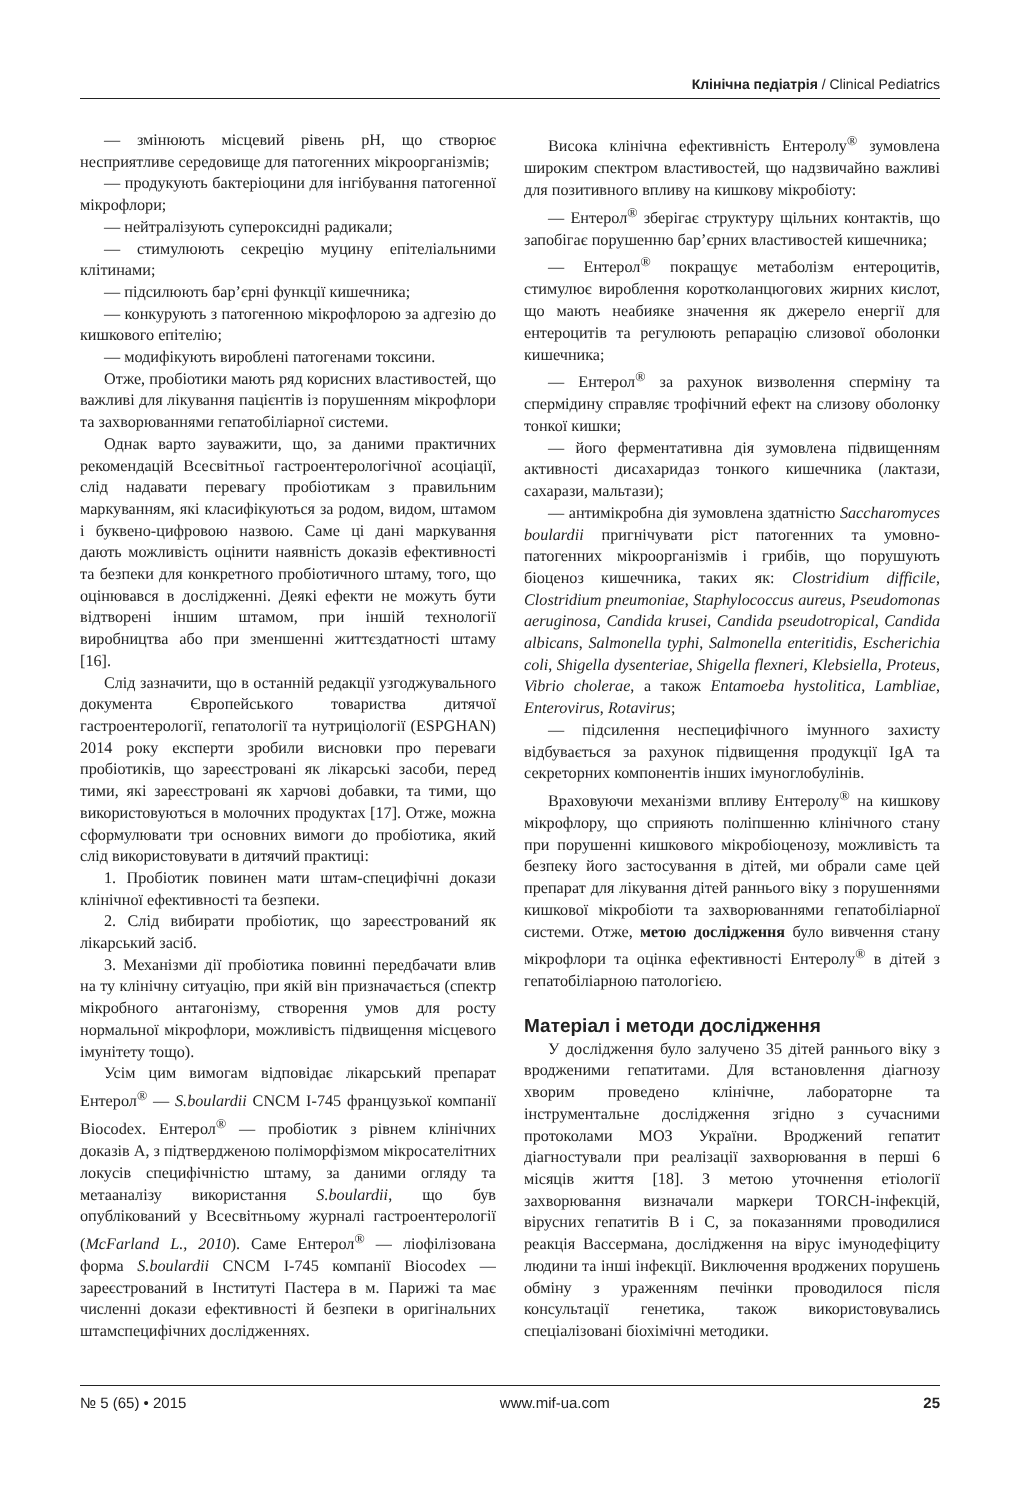Клінічна педіатрія / Clinical Pediatrics
— змінюють місцевий рівень pH, що створює несприятливе середовище для патогенних мікроорганізмів;
— продукують бактеріоцини для інгібування патогенної мікрофлори;
— нейтралізують супероксидні радикали;
— стимулюють секрецію муцину епітеліальними клітинами;
— підсилюють бар’єрні функції кишечника;
— конкурують з патогенною мікрофлорою за адгезію до кишкового епітелію;
— модифікують вироблені патогенами токсини.
Отже, пробіотики мають ряд корисних властивостей, що важливі для лікування пацієнтів із порушенням мікрофлори та захворюваннями гепатобіліарної системи.
Однак варто зауважити, що, за даними практичних рекомендацій Всесвітньої гастроентерологічної асоціації, слід надавати перевагу пробіотикам з правильним маркуванням, які класифікуються за родом, видом, штамом і буквено-цифровою назвою. Саме ці дані маркування дають можливість оцінити наявність доказів ефективності та безпеки для конкретного пробіотичного штаму, того, що оцінювався в дослідженні. Деякі ефекти не можуть бути відтворені іншим штамом, при іншій технології виробництва або при зменшенні життєздатності штаму [16].
Слід зазначити, що в останній редакції узгоджувального документа Європейського товариства дитячої гастроентерології, гепатології та нутриціології (ESPGHAN) 2014 року експерти зробили висновки про переваги пробіотиків, що зареєстровані як лікарські засоби, перед тими, які зареєстровані як харчові добавки, та тими, що використовуються в молочних продуктах [17]. Отже, можна сформулювати три основних вимоги до пробіотика, який слід використовувати в дитячий практиці:
1. Пробіотик повинен мати штам-специфічні докази клінічної ефективності та безпеки.
2. Слід вибирати пробіотик, що зареєстрований як лікарський засіб.
3. Механізми дії пробіотика повинні передбачати влив на ту клінічну ситуацію, при якій він призначається (спектр мікробного антагонізму, створення умов для росту нормальної мікрофлори, можливість підвищення місцевого імунітету тощо).
Усім цим вимогам відповідає лікарський препарат Ентерол<sup>®</sup> — S.boulardii CNCM I-745 французької компанії Biocodex. Ентерол<sup>®</sup> — пробіотик з рівнем клінічних доказів А, з підтвердженою поліморфізмом мікросателітних локусів специфічністю штаму, за даними огляду та метааналізу використання S.boulardii, що був опублікований у Всесвітньому журналі гастроентерології (McFarland L., 2010). Саме Ентерол<sup>®</sup> — ліофілізована форма S.boulardii CNCM I-745 компанії Biocodex — зареєстрований в Інституті Пастера в м. Парижі та має численні докази ефективності й безпеки в оригінальних штамспецифічних дослідженнях.
Висока клінічна ефективність Ентеролу<sup>®</sup> зумовлена широким спектром властивостей, що надзвичайно важливі для позитивного впливу на кишкову мікробіоту:
— Ентерол<sup>®</sup> зберігає структуру щільних контактів, що запобігає порушенню бар’єрних властивостей кишечника;
— Ентерол<sup>®</sup> покращує метаболізм ентероцитів, стимулює вироблення коротколанцюгових жирних кислот, що мають неабияке значення як джерело енергії для ентероцитів та регулюють репарацію слизової оболонки кишечника;
— Ентерол<sup>®</sup> за рахунок визволення сперміну та спермідину справляє трофічний ефект на слизову оболонку тонкої кишки;
— його ферментативна дія зумовлена підвищенням активності дисахаридаз тонкого кишечника (лактази, сахарази, мальтази);
— антимікробна дія зумовлена здатністю Saccharomyces boulardii пригнічувати ріст патогенних та умовно-патогенних мікроорганізмів і грибів, що порушують біоценоз кишечника, таких як: Clostridium difficile, Clostridium pneumoniae, Staphylococcus aureus, Pseudomonas aeruginosa, Candida krusei, Candida pseudotropical, Candida albicans, Salmonella typhi, Salmonella enteritidis, Escherichia coli, Shigella dysenteriae, Shigella flexneri, Klebsiella, Proteus, Vibrio cholerae, а також Entamoeba hystolitica, Lambliae, Enterovirus, Rotavirus;
— підсилення неспецифічного імунного захисту відбувається за рахунок підвищення продукції IgA та секреторних компонентів інших імуноглобулінів.
Враховуючи механізми впливу Ентеролу<sup>®</sup> на кишкову мікрофлору, що сприяють поліпшенню клінічного стану при порушенні кишкового мікробіоценозу, можливість та безпеку його застосування в дітей, ми обрали саме цей препарат для лікування дітей раннього віку з порушеннями кишкової мікробіоти та захворюваннями гепатобіліарної системи. Отже, метою дослідження було вивчення стану мікрофлори та оцінка ефективності Ентеролу<sup>®</sup> в дітей з гепатобіліарною патологією.
Матеріал і методи дослідження
У дослідження було залучено 35 дітей раннього віку з вродженими гепатитами. Для встановлення діагнозу хворим проведено клінічне, лабораторне та інструментальне дослідження згідно з сучасними протоколами МОЗ України. Вроджений гепатит діагностували при реалізації захворювання в перші 6 місяців життя [18]. З метою уточнення етіології захворювання визначали маркери TORCH-інфекцій, вірусних гепатитів В і С, за показаннями проводилися реакція Вассермана, дослідження на вірус імунодефіциту людини та інші інфекції. Виключення вроджених порушень обміну з ураженням печінки проводилося після консультації генетика, також використовувались спеціалізовані біохімічні методики.
№ 5 (65) • 2015 www.mif-ua.com 25